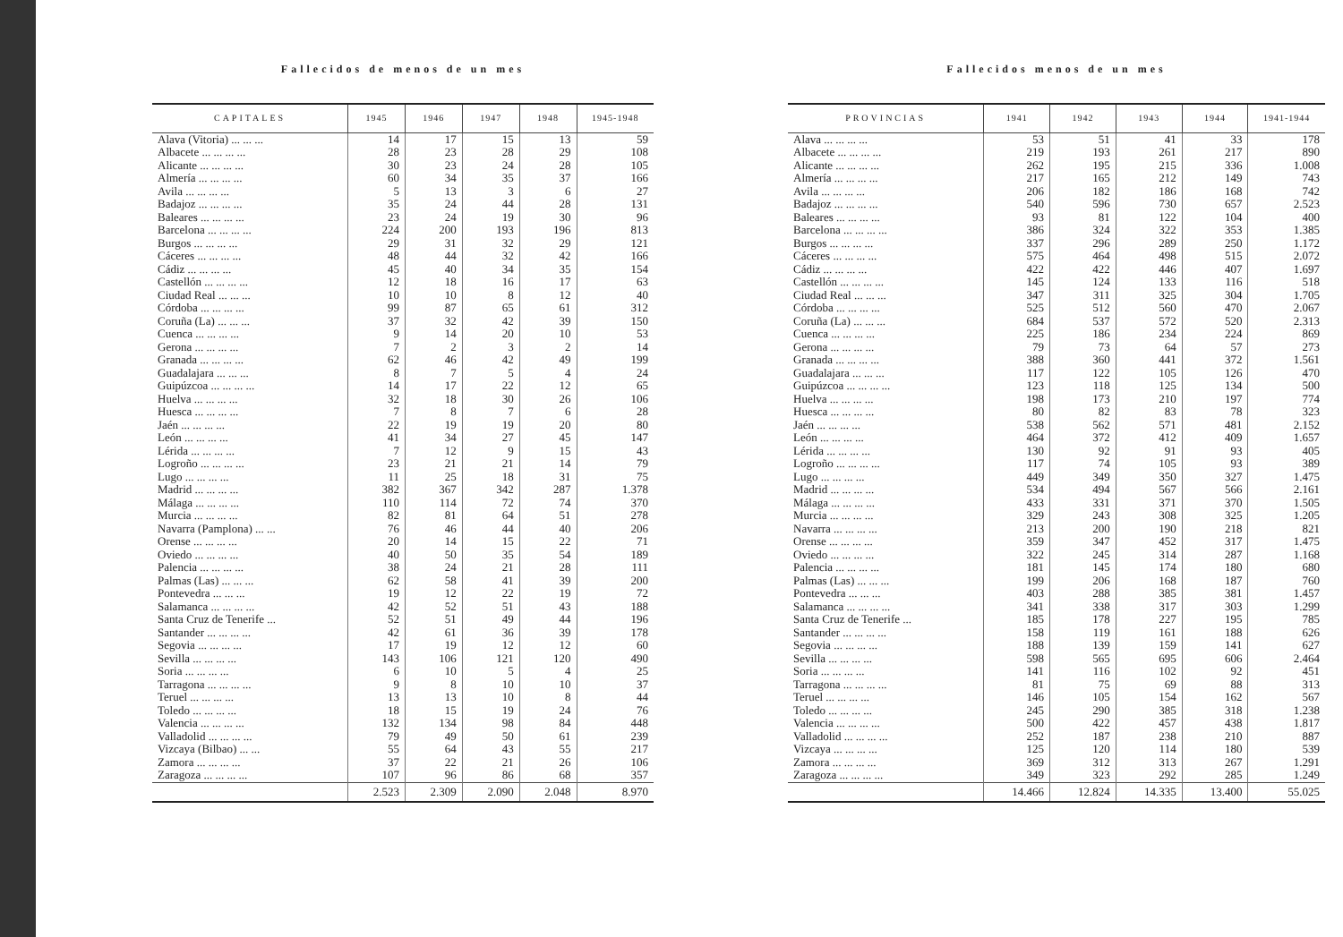Fallecidos de menos de un mes
| CAPITALES | 1945 | 1946 | 1947 | 1948 | 1945-1948 |
| --- | --- | --- | --- | --- | --- |
| Alava (Vitoria) ... ... ... | 14 | 17 | 15 | 13 | 59 |
| Albacete ... ... ... ... | 28 | 23 | 28 | 29 | 108 |
| Alicante ... ... ... ... | 30 | 23 | 24 | 28 | 105 |
| Almería ... ... ... ... | 60 | 34 | 35 | 37 | 166 |
| Avila ... ... ... ... | 5 | 13 | 3 | 6 | 27 |
| Badajoz ... ... ... ... | 35 | 24 | 44 | 28 | 131 |
| Baleares ... ... ... ... | 23 | 24 | 19 | 30 | 96 |
| Barcelona ... ... ... ... | 224 | 200 | 193 | 196 | 813 |
| Burgos ... ... ... ... | 29 | 31 | 32 | 29 | 121 |
| Cáceres ... ... ... ... | 48 | 44 | 32 | 42 | 166 |
| Cádiz ... ... ... ... | 45 | 40 | 34 | 35 | 154 |
| Castellón ... ... ... ... | 12 | 18 | 16 | 17 | 63 |
| Ciudad Real ... ... ... | 10 | 10 | 8 | 12 | 40 |
| Córdoba ... ... ... ... | 99 | 87 | 65 | 61 | 312 |
| Coruña (La) ... ... ... | 37 | 32 | 42 | 39 | 150 |
| Cuenca ... ... ... ... | 9 | 14 | 20 | 10 | 53 |
| Gerona ... ... ... ... | 7 | 2 | 3 | 2 | 14 |
| Granada ... ... ... ... | 62 | 46 | 42 | 49 | 199 |
| Guadalajara ... ... ... | 8 | 7 | 5 | 4 | 24 |
| Guipúzcoa ... ... ... ... | 14 | 17 | 22 | 12 | 65 |
| Huelva ... ... ... ... | 32 | 18 | 30 | 26 | 106 |
| Huesca ... ... ... ... | 7 | 8 | 7 | 6 | 28 |
| Jaén ... ... ... ... | 22 | 19 | 19 | 20 | 80 |
| León ... ... ... ... | 41 | 34 | 27 | 45 | 147 |
| Lérida ... ... ... ... | 7 | 12 | 9 | 15 | 43 |
| Logroño ... ... ... ... | 23 | 21 | 21 | 14 | 79 |
| Lugo ... ... ... ... | 11 | 25 | 18 | 31 | 75 |
| Madrid ... ... ... ... | 382 | 367 | 342 | 287 | 1.378 |
| Málaga ... ... ... ... | 110 | 114 | 72 | 74 | 370 |
| Murcia ... ... ... ... | 82 | 81 | 64 | 51 | 278 |
| Navarra (Pamplona) ... ... | 76 | 46 | 44 | 40 | 206 |
| Orense ... ... ... ... | 20 | 14 | 15 | 22 | 71 |
| Oviedo ... ... ... ... | 40 | 50 | 35 | 54 | 189 |
| Palencia ... ... ... ... | 38 | 24 | 21 | 28 | 111 |
| Palmas (Las) ... ... ... | 62 | 58 | 41 | 39 | 200 |
| Pontevedra ... ... ... | 19 | 12 | 22 | 19 | 72 |
| Salamanca ... ... ... ... | 42 | 52 | 51 | 43 | 188 |
| Santa Cruz de Tenerife ... | 52 | 51 | 49 | 44 | 196 |
| Santander ... ... ... ... | 42 | 61 | 36 | 39 | 178 |
| Segovia ... ... ... ... | 17 | 19 | 12 | 12 | 60 |
| Sevilla ... ... ... ... | 143 | 106 | 121 | 120 | 490 |
| Soria ... ... ... ... | 6 | 10 | 5 | 4 | 25 |
| Tarragona ... ... ... ... | 9 | 8 | 10 | 10 | 37 |
| Teruel ... ... ... ... | 13 | 13 | 10 | 8 | 44 |
| Toledo ... ... ... ... | 18 | 15 | 19 | 24 | 76 |
| Valencia ... ... ... ... | 132 | 134 | 98 | 84 | 448 |
| Valladolid ... ... ... ... | 79 | 49 | 50 | 61 | 239 |
| Vizcaya (Bilbao) ... ... | 55 | 64 | 43 | 55 | 217 |
| Zamora ... ... ... ... | 37 | 22 | 21 | 26 | 106 |
| Zaragoza ... ... ... ... | 107 | 96 | 86 | 68 | 357 |
| | 2.523 | 2.309 | 2.090 | 2.048 | 8.970 |
Fallecidos menos de un mes
| PROVINCIAS | 1941 | 1942 | 1943 | 1944 | 1941-1944 |
| --- | --- | --- | --- | --- | --- |
| Alava ... ... ... ... | 53 | 51 | 41 | 33 | 178 |
| Albacete ... ... ... ... | 219 | 193 | 261 | 217 | 890 |
| Alicante ... ... ... ... | 262 | 195 | 215 | 336 | 1.008 |
| Almería ... ... ... ... | 217 | 165 | 212 | 149 | 743 |
| Avila ... ... ... ... | 206 | 182 | 186 | 168 | 742 |
| Badajoz ... ... ... ... | 540 | 596 | 730 | 657 | 2.523 |
| Baleares ... ... ... ... | 93 | 81 | 122 | 104 | 400 |
| Barcelona ... ... ... ... | 386 | 324 | 322 | 353 | 1.385 |
| Burgos ... ... ... ... | 337 | 296 | 289 | 250 | 1.172 |
| Cáceres ... ... ... ... | 575 | 464 | 498 | 515 | 2.072 |
| Cádiz ... ... ... ... | 422 | 422 | 446 | 407 | 1.697 |
| Castellón ... ... ... ... | 145 | 124 | 133 | 116 | 518 |
| Ciudad Real ... ... ... | 347 | 311 | 325 | 304 | 1.705 |
| Córdoba ... ... ... ... | 525 | 512 | 560 | 470 | 2.067 |
| Coruña (La) ... ... ... | 684 | 537 | 572 | 520 | 2.313 |
| Cuenca ... ... ... ... | 225 | 186 | 234 | 224 | 869 |
| Gerona ... ... ... ... | 79 | 73 | 64 | 57 | 273 |
| Granada ... ... ... ... | 388 | 360 | 441 | 372 | 1.561 |
| Guadalajara ... ... ... | 117 | 122 | 105 | 126 | 470 |
| Guipúzcoa ... ... ... ... | 123 | 118 | 125 | 134 | 500 |
| Huelva ... ... ... ... | 198 | 173 | 210 | 197 | 774 |
| Huesca ... ... ... ... | 80 | 82 | 83 | 78 | 323 |
| Jaén ... ... ... ... | 538 | 562 | 571 | 481 | 2.152 |
| León ... ... ... ... | 464 | 372 | 412 | 409 | 1.657 |
| Lérida ... ... ... ... | 130 | 92 | 91 | 93 | 405 |
| Logroño ... ... ... ... | 117 | 74 | 105 | 93 | 389 |
| Lugo ... ... ... ... | 449 | 349 | 350 | 327 | 1.475 |
| Madrid ... ... ... ... | 534 | 494 | 567 | 566 | 2.161 |
| Málaga ... ... ... ... | 433 | 331 | 371 | 370 | 1.505 |
| Murcia ... ... ... ... | 329 | 243 | 308 | 325 | 1.205 |
| Navarra ... ... ... ... | 213 | 200 | 190 | 218 | 821 |
| Orense ... ... ... ... | 359 | 347 | 452 | 317 | 1.475 |
| Oviedo ... ... ... ... | 322 | 245 | 314 | 287 | 1.168 |
| Palencia ... ... ... ... | 181 | 145 | 174 | 180 | 680 |
| Palmas (Las) ... ... ... | 199 | 206 | 168 | 187 | 760 |
| Pontevedra ... ... ... | 403 | 288 | 385 | 381 | 1.457 |
| Salamanca ... ... ... ... | 341 | 338 | 317 | 303 | 1.299 |
| Santa Cruz de Tenerife ... | 185 | 178 | 227 | 195 | 785 |
| Santander ... ... ... ... | 158 | 119 | 161 | 188 | 626 |
| Segovia ... ... ... ... | 188 | 139 | 159 | 141 | 627 |
| Sevilla ... ... ... ... | 598 | 565 | 695 | 606 | 2.464 |
| Soria ... ... ... ... | 141 | 116 | 102 | 92 | 451 |
| Tarragona ... ... ... ... | 81 | 75 | 69 | 88 | 313 |
| Teruel ... ... ... ... | 146 | 105 | 154 | 162 | 567 |
| Toledo ... ... ... ... | 245 | 290 | 385 | 318 | 1.238 |
| Valencia ... ... ... ... | 500 | 422 | 457 | 438 | 1.817 |
| Valladolid ... ... ... ... | 252 | 187 | 238 | 210 | 887 |
| Vizcaya ... ... ... ... | 125 | 120 | 114 | 180 | 539 |
| Zamora ... ... ... ... | 369 | 312 | 313 | 267 | 1.291 |
| Zaragoza ... ... ... ... | 349 | 323 | 292 | 285 | 1.249 |
| | 14.466 | 12.824 | 14.335 | 13.400 | 55.025 |